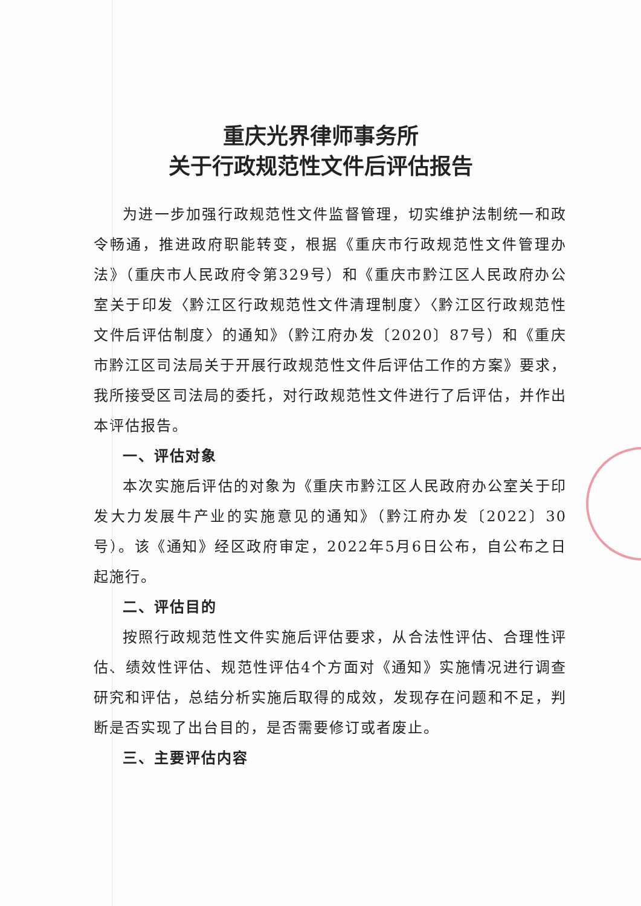重庆光界律师事务所
关于行政规范性文件后评估报告
为进一步加强行政规范性文件监督管理，切实维护法制统一和政令畅通，推进政府职能转变，根据《重庆市行政规范性文件管理办法》（重庆市人民政府令第329号）和《重庆市黔江区人民政府办公室关于印发〈黔江区行政规范性文件清理制度〉〈黔江区行政规范性文件后评估制度〉的通知》（黔江府办发〔2020〕87号）和《重庆市黔江区司法局关于开展行政规范性文件后评估工作的方案》要求，我所接受区司法局的委托，对行政规范性文件进行了后评估，并作出本评估报告。
一、评估对象
本次实施后评估的对象为《重庆市黔江区人民政府办公室关于印发大力发展牛产业的实施意见的通知》（黔江府办发〔2022〕30号）。该《通知》经区政府审定，2022年5月6日公布，自公布之日起施行。
二、评估目的
按照行政规范性文件实施后评估要求，从合法性评估、合理性评估、绩效性评估、规范性评估4个方面对《通知》实施情况进行调查研究和评估，总结分析实施后取得的成效，发现存在问题和不足，判断是否实现了出台目的，是否需要修订或者废止。
三、主要评估内容